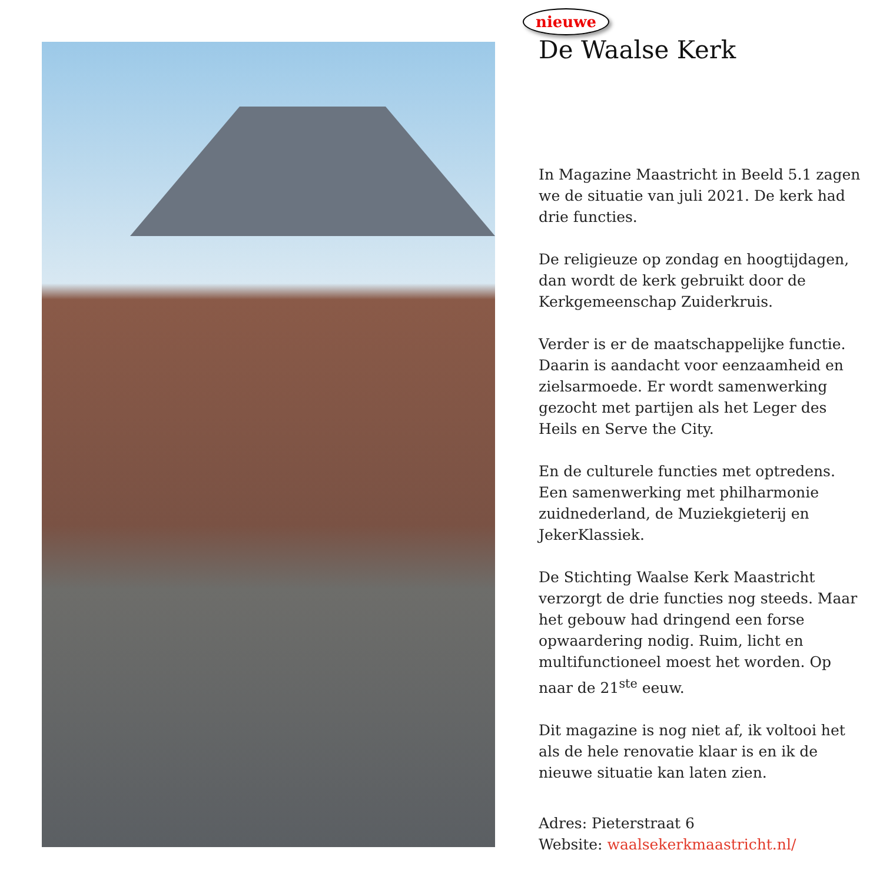nieuwe
De Waalse Kerk
In Magazine Maastricht in Beeld 5.1 zagen we de situatie van juli 2021. De kerk had drie functies.
De religieuze op zondag en hoogtijdagen, dan wordt de kerk gebruikt door de Kerkgemeenschap Zuiderkruis.
Verder is er de maatschappelijke functie. Daarin is aandacht voor eenzaamheid en zielsarmoede. Er wordt samenwerking gezocht met partijen als het Leger des Heils en Serve the City.
En de culturele functies met optredens. Een samenwerking met philharmonie zuidnederland, de Muziekgieterij en JekerKlassiek.
De Stichting Waalse Kerk Maastricht verzorgt de drie functies nog steeds. Maar het gebouw had dringend een forse opwaardering nodig. Ruim, licht en multifunctioneel moest het worden. Op naar de 21<sup>ste</sup> eeuw.
Dit magazine is nog niet af, ik voltooi het als de hele renovatie klaar is en ik de nieuwe situatie kan laten zien.
Adres: Pieterstraat 6
Website: waalsekerkmaastricht.nl/